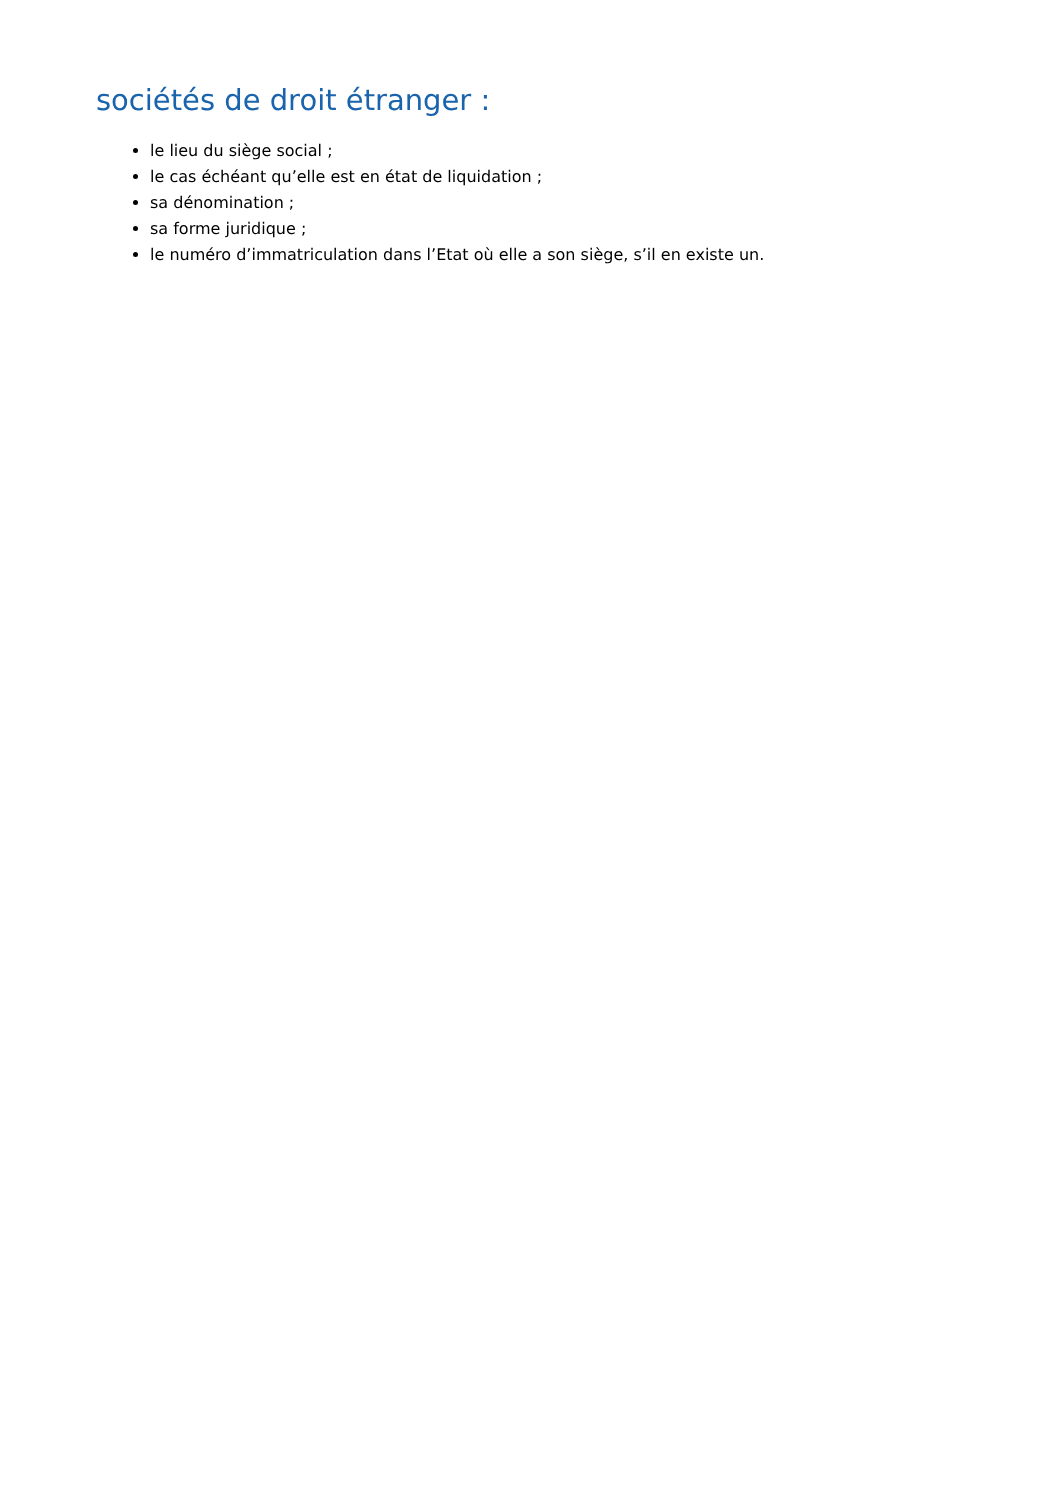sociétés de droit étranger :
le lieu du siège social ;
le cas échéant qu’elle est en état de liquidation ;
sa dénomination ;
sa forme juridique ;
le numéro d’immatriculation dans l’Etat où elle a son siège, s’il en existe un.